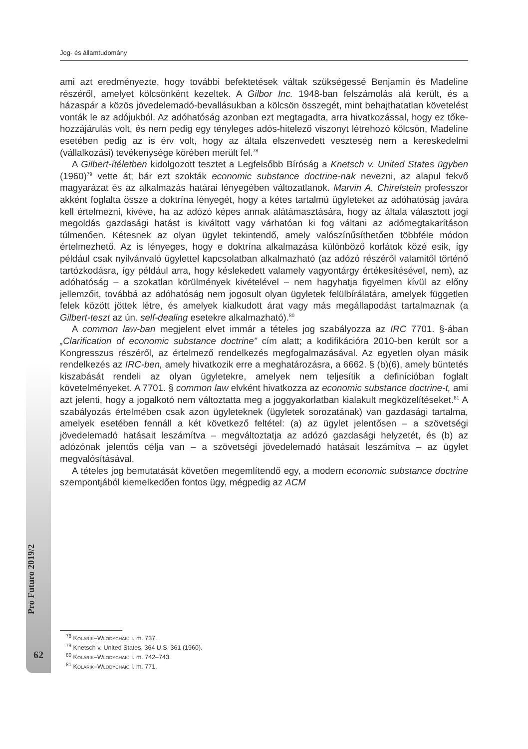Jog- és államtudomány
ami azt eredményezte, hogy további befektetések váltak szükségessé Benjamin és Madeline részéről, amelyet kölcsönként kezeltek. A Gilbor Inc. 1948-ban felszámolás alá került, és a házaspár a közös jövedelemadó-bevallásukban a kölcsön összegét, mint behajthatatlan követelést vonták le az adójukból. Az adóhatóság azonban ezt megtagadta, arra hivatkozással, hogy ez tőke-hozzájárulás volt, és nem pedig egy tényleges adós-hitelező viszonyt létrehozó kölcsön, Madeline esetében pedig az is érv volt, hogy az általa elszenvedett veszteség nem a kereskedelmi (vállalkozási) tevékenysége körében merült fel.<sup>78</sup>
A Gilbert-ítéletben kidolgozott tesztet a Legfelsőbb Bíróság a Knetsch v. United States ügyben (1960)<sup>79</sup> vette át; bár ezt szokták economic substance doctrine-nak nevezni, az alapul fekvő magyarázat és az alkalmazás határai lényegében változatlanok. Marvin A. Chirelstein professzor akként foglalta össze a doktrína lényegét, hogy a kétes tartalmú ügyleteket az adóhatóság javára kell értelmezni, kivéve, ha az adózó képes annak alátámasztására, hogy az általa választott jogi megoldás gazdasági hatást is kiváltott vagy várhatóan ki fog váltani az adómegtakarításon túlmenően. Kétesnek az olyan ügylet tekintendő, amely valószínűsíthetően többféle módon értelmezhető. Az is lényeges, hogy e doktrína alkalmazása különböző korlátok közé esik, így például csak nyilvánvaló ügylettel kapcsolatban alkalmazható (az adózó részéről valamitől történő tartózkodásra, így például arra, hogy késlekedett valamely vagyontárgy értékesítésével, nem), az adóhatóság – a szokatlan körülmények kivételével – nem hagyhatja figyelmen kívül az előny jellemzőit, továbbá az adóhatóság nem jogosult olyan ügyletek felülbírálatára, amelyek független felek között jöttek létre, és amelyek kialkudott árat vagy más megállapodást tartalmaznak (a Gilbert-teszt az ún. self-dealing esetekre alkalmazható).<sup>80</sup>
A common law-ban megjelent elvet immár a tételes jog szabályozza az IRC 7701. §-ában „Clarification of economic substance doctrine” cím alatt; a kodifikációra 2010-ben került sor a Kongresszus részéről, az értelmező rendelkezés megfogalmazásával. Az egyetlen olyan másik rendelkezés az IRC-ben, amely hivatkozik erre a meghatározásra, a 6662. § (b)(6), amely büntetés kiszabását rendeli az olyan ügyletekre, amelyek nem teljesítik a definícióban foglalt követelményeket. A 7701. § common law elvként hivatkozza az economic substance doctrine-t, ami azt jelenti, hogy a jogalkotó nem változtatta meg a joggyakorlatban kialakult megközelítéseket.<sup>81</sup> A szabályozás értelmében csak azon ügyleteknek (ügyletek sorozatának) van gazdasági tartalma, amelyek esetében fennáll a két következő feltétel: (a) az ügylet jelentősen – a szövetségi jövedelemadó hatásait leszámítva – megváltoztatja az adózó gazdasági helyzetét, és (b) az adózónak jelentős célja van – a szövetségi jövedelemadó hatásait leszámítva – az ügylet megvalósításával.
A tételes jog bemutatását követően megemlítendő egy, a modern economic substance doctrine szempontjából kiemelkedően fontos ügy, mégpedig az ACM
Pro Futuro 2019/2
62
<sup>78</sup> Kolarik–Wlodychak: i. m. 737.
<sup>79</sup> Knetsch v. United States, 364 U.S. 361 (1960).
<sup>80</sup> Kolarik–Wlodychak: i. m. 742–743.
<sup>81</sup> Kolarik–Wlodychak: i. m. 771.